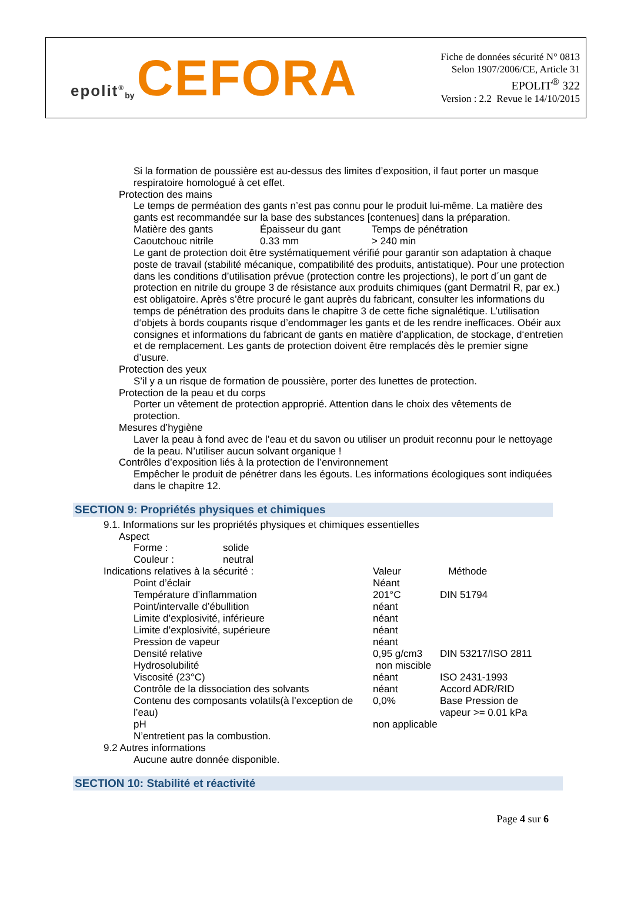epolit<sup>®</sup> by CEFORA
Fiche de données sécurité N° 0813
Selon 1907/2006/CE, Article 31
EPOLIT<sup>®</sup> 322
Version : 2.2 Revue le 14/10/2015
Si la formation de poussière est au-dessus des limites d’exposition, il faut porter un masque respiratoire homologué à cet effet.
Protection des mains
Le temps de perméation des gants n’est pas connu pour le produit lui-même. La matière des gants est recommandée sur la base des substances [contenues] dans la préparation.
| Matière des gants | Épaisseur du gant | Temps de pénétration |
| Caoutchouc nitrile | 0.33 mm | > 240 min |
Le gant de protection doit être systématiquement vérifié pour garantir son adaptation à chaque poste de travail (stabilité mécanique, compatibilité des produits, antistatique). Pour une protection dans les conditions d’utilisation prévue (protection contre les projections), le port d´un gant de protection en nitrile du groupe 3 de résistance aux produits chimiques (gant Dermatril R, par ex.) est obligatoire. Après s’être procuré le gant auprès du fabricant, consulter les informations du temps de pénétration des produits dans le chapitre 3 de cette fiche signalétique. L’utilisation d‘objets à bords coupants risque d’endommager les gants et de les rendre inefficaces. Obéir aux consignes et informations du fabricant de gants en matière d’application, de stockage, d‘entretien et de remplacement. Les gants de protection doivent être remplacés dès le premier signe d’usure.
Protection des yeux
S’il y a un risque de formation de poussière, porter des lunettes de protection.
Protection de la peau et du corps
Porter un vêtement de protection approprié. Attention dans le choix des vêtements de protection.
Mesures d’hygiène
Laver la peau à fond avec de l’eau et du savon ou utiliser un produit reconnu pour le nettoyage de la peau. N’utiliser aucun solvant organique !
Contrôles d’exposition liés à la protection de l’environnement
Empêcher le produit de pénétrer dans les égouts. Les informations écologiques sont indiquées dans le chapitre 12.
SECTION 9: Propriétés physiques et chimiques
9.1. Informations sur les propriétés physiques et chimiques essentielles
Aspect
| Forme : | solide |
| Couleur : | neutral |
| Indications relatives à la sécurité : | Valeur | Méthode |
| Point d’éclair | Néant | |
| Température d’inflammation | 201°C | DIN 51794 |
| Point/intervalle d’ébullition | néant | |
| Limite d’explosivité, inférieure | néant | |
| Limite d’explosivité, supérieure | néant | |
| Pression de vapeur | néant | |
| Densité relative | 0,95 g/cm3 | DIN 53217/ISO 2811 |
| Hydrosolubilité | non miscible | |
| Viscosité (23°C) | néant | ISO 2431-1993 |
| Contrôle de la dissociation des solvants | néant | Accord ADR/RID |
| Contenu des composants volatils(à l’exception de l’eau) | 0,0% | Base Pression de vapeur >= 0.01 kPa |
| pH | non applicable | |
N’entretient pas la combustion.
9.2 Autres informations
Aucune autre donnée disponible.
SECTION 10: Stabilité et réactivité
Page 4 sur 6